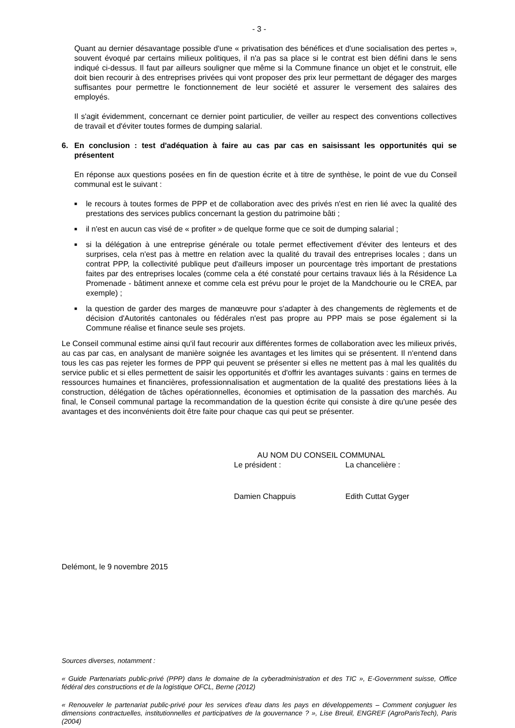- 3 -
Quant au dernier désavantage possible d'une « privatisation des bénéfices et d'une socialisation des pertes », souvent évoqué par certains milieux politiques, il n'a pas sa place si le contrat est bien défini dans le sens indiqué ci-dessus. Il faut par ailleurs souligner que même si la Commune finance un objet et le construit, elle doit bien recourir à des entreprises privées qui vont proposer des prix leur permettant de dégager des marges suffisantes pour permettre le fonctionnement de leur société et assurer le versement des salaires des employés.
Il s'agit évidemment, concernant ce dernier point particulier, de veiller au respect des conventions collectives de travail et d'éviter toutes formes de dumping salarial.
6. En conclusion : test d'adéquation à faire au cas par cas en saisissant les opportunités qui se présentent
En réponse aux questions posées en fin de question écrite et à titre de synthèse, le point de vue du Conseil communal est le suivant :
■
le recours à toutes formes de PPP et de collaboration avec des privés n'est en rien lié avec la qualité des prestations des services publics concernant la gestion du patrimoine bâti ;
■
il n'est en aucun cas visé de « profiter » de quelque forme que ce soit de dumping salarial ;
■
si la délégation à une entreprise générale ou totale permet effectivement d'éviter des lenteurs et des surprises, cela n'est pas à mettre en relation avec la qualité du travail des entreprises locales ; dans un contrat PPP, la collectivité publique peut d'ailleurs imposer un pourcentage très important de prestations faites par des entreprises locales (comme cela a été constaté pour certains travaux liés à la Résidence La Promenade - bâtiment annexe et comme cela est prévu pour le projet de la Mandchourie ou le CREA, par exemple) ;
■
la question de garder des marges de manœuvre pour s'adapter à des changements de règlements et de décision d'Autorités cantonales ou fédérales n'est pas propre au PPP mais se pose également si la Commune réalise et finance seule ses projets.
Le Conseil communal estime ainsi qu'il faut recourir aux différentes formes de collaboration avec les milieux privés, au cas par cas, en analysant de manière soignée les avantages et les limites qui se présentent. Il n'entend dans tous les cas pas rejeter les formes de PPP qui peuvent se présenter si elles ne mettent pas à mal les qualités du service public et si elles permettent de saisir les opportunités et d'offrir les avantages suivants : gains en termes de ressources humaines et financières, professionnalisation et augmentation de la qualité des prestations liées à la construction, délégation de tâches opérationnelles, économies et optimisation de la passation des marchés. Au final, le Conseil communal partage la recommandation de la question écrite qui consiste à dire qu'une pesée des avantages et des inconvénients doit être faite pour chaque cas qui peut se présenter.
AU NOM DU CONSEIL COMMUNAL
Le président : La chancelière :
Damien Chappuis Edith Cuttat Gyger
Delémont, le 9 novembre 2015
Sources diverses, notamment :
« Guide Partenariats public-privé (PPP) dans le domaine de la cyberadministration et des TIC », E-Government suisse, Office fédéral des constructions et de la logistique OFCL, Berne (2012)
« Renouveler le partenariat public-privé pour les services d'eau dans les pays en développements – Comment conjuguer les dimensions contractuelles, institutionnelles et participatives de la gouvernance ? », Lise Breuil, ENGREF (AgroParisTech), Paris (2004)